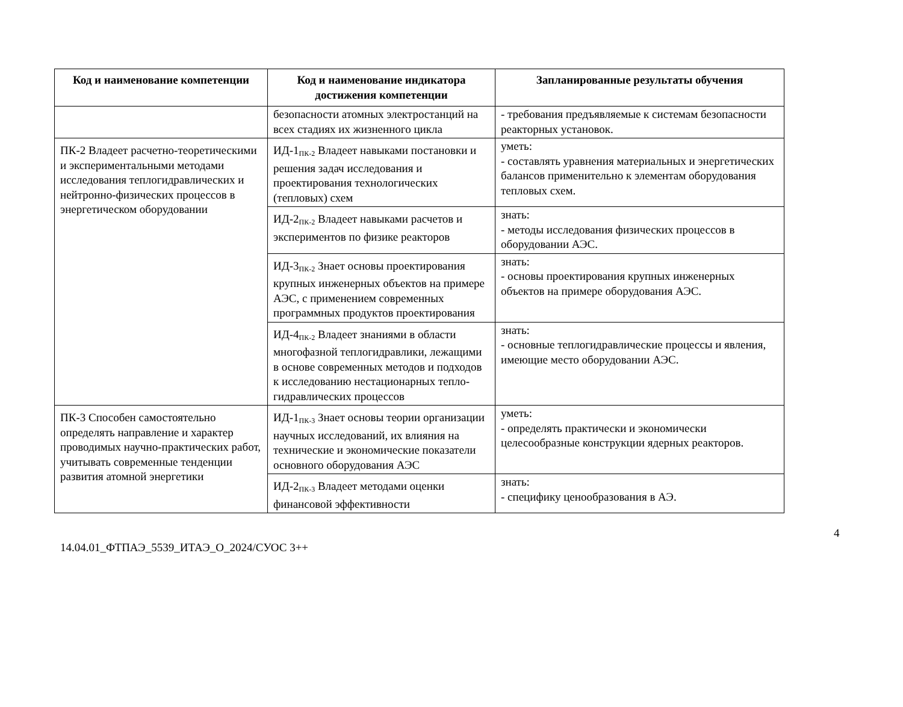| Код и наименование компетенции | Код и наименование индикатора достижения компетенции | Запланированные результаты обучения |
| --- | --- | --- |
| | безопасности атомных электростанций на всех стадиях их жизненного цикла | - требования предъявляемые к системам безопасности реакторных установок. |
| ПК-2 Владеет расчетно-теоретическими и экспериментальными методами исследования теплогидравлических и нейтронно-физических процессов в энергетическом оборудовании | ИД-1<sub>ПК-2</sub> Владеет навыками постановки и решения задач исследования и проектирования технологических (тепловых) схем | уметь: - составлять уравнения материальных и энергетических балансов применительно к элементам оборудования тепловых схем. |
| | ИД-2<sub>ПК-2</sub> Владеет навыками расчетов и экспериментов по физике реакторов | знать: - методы исследования физических процессов в оборудовании АЭС. |
| | ИД-3<sub>ПК-2</sub> Знает основы проектирования крупных инженерных объектов на примере АЭС, с применением современных программных продуктов проектирования | знать: - основы проектирования крупных инженерных объектов на примере оборудования АЭС. |
| | ИД-4<sub>ПК-2</sub> Владеет знаниями в области многофазной теплогидравлики, лежащими в основе современных методов и подходов к исследованию нестационарных тепло-гидравлических процессов | знать: - основные теплогидравлические процессы и явления, имеющие место оборудовании АЭС. |
| ПК-3 Способен самостоятельно определять направление и характер проводимых научно-практических работ, учитывать современные тенденции развития атомной энергетики | ИД-1<sub>ПК-3</sub> Знает основы теории организации научных исследований, их влияния на технические и экономические показатели основного оборудования АЭС | уметь: - определять практически и экономически целесообразные конструкции ядерных реакторов. |
| | ИД-2<sub>ПК-3</sub> Владеет методами оценки финансовой эффективности | знать: - специфику ценообразования в АЭ. |
4
14.04.01_ФТПАЭ_5539_ИТАЭ_О_2024/СУОС 3++